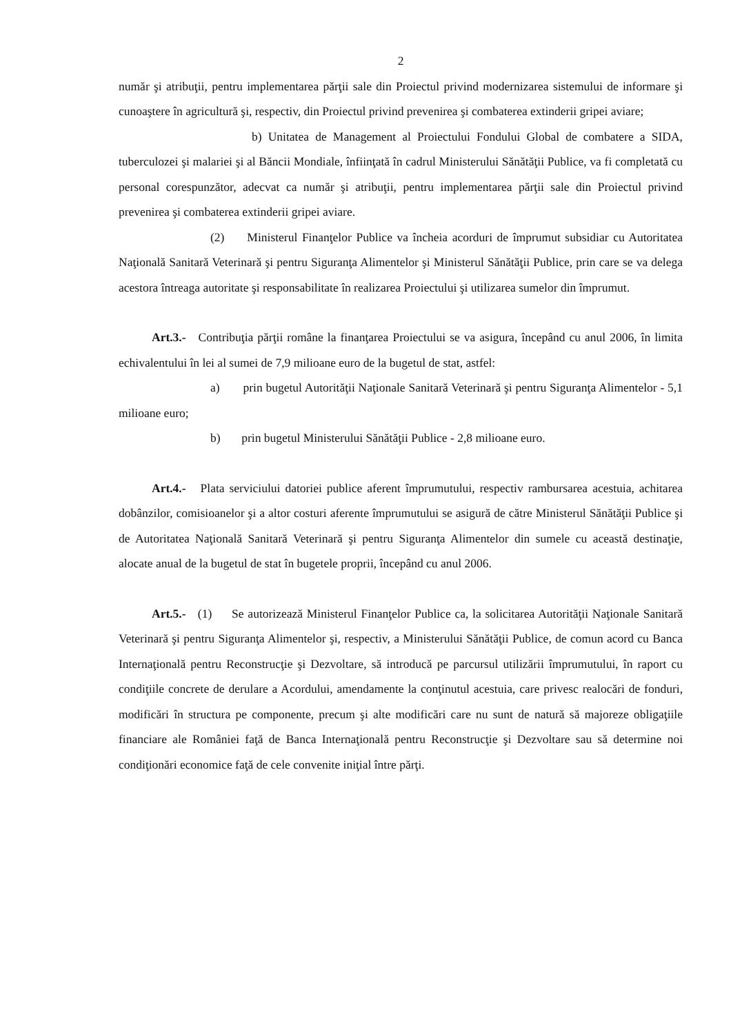2
număr şi atribuţii, pentru implementarea părţii sale din Proiectul privind modernizarea sistemului de informare şi cunoaştere în agricultură şi, respectiv, din Proiectul privind prevenirea şi combaterea extinderii gripei aviare;
b) Unitatea de Management al Proiectului Fondului Global de combatere a SIDA, tuberculozei şi malariei şi al Băncii Mondiale, înfiinţată în cadrul Ministerului Sănătăţii Publice, va fi completată cu personal corespunzător, adecvat ca număr şi atribuţii, pentru implementarea părţii sale din Proiectul privind prevenirea şi combaterea extinderii gripei aviare.
(2) Ministerul Finanţelor Publice va încheia acorduri de împrumut subsidiar cu Autoritatea Naţională Sanitară Veterinară şi pentru Siguranţa Alimentelor şi Ministerul Sănătăţii Publice, prin care se va delega acestora întreaga autoritate şi responsabilitate în realizarea Proiectului şi utilizarea sumelor din împrumut.
Art.3.- Contribuţia părţii române la finanţarea Proiectului se va asigura, începând cu anul 2006, în limita echivalentului în lei al sumei de 7,9 milioane euro de la bugetul de stat, astfel:
a) prin bugetul Autorităţii Naţionale Sanitară Veterinară şi pentru Siguranţa Alimentelor - 5,1 milioane euro;
b) prin bugetul Ministerului Sănătăţii Publice - 2,8 milioane euro.
Art.4.- Plata serviciului datoriei publice aferent împrumutului, respectiv rambursarea acestuia, achitarea dobânzilor, comisioanelor şi a altor costuri aferente împrumutului se asigură de către Ministerul Sănătăţii Publice şi de Autoritatea Naţională Sanitară Veterinară şi pentru Siguranţa Alimentelor din sumele cu această destinaţie, alocate anual de la bugetul de stat în bugetele proprii, începând cu anul 2006.
Art.5.- (1) Se autorizează Ministerul Finanţelor Publice ca, la solicitarea Autorităţii Naţionale Sanitară Veterinară şi pentru Siguranţa Alimentelor şi, respectiv, a Ministerului Sănătăţii Publice, de comun acord cu Banca Internaţională pentru Reconstrucţie şi Dezvoltare, să introducă pe parcursul utilizării împrumutului, în raport cu condiţiile concrete de derulare a Acordului, amendamente la conţinutul acestuia, care privesc realocări de fonduri, modificări în structura pe componente, precum şi alte modificări care nu sunt de natură să majoreze obligaţiile financiare ale României faţă de Banca Internaţională pentru Reconstrucţie şi Dezvoltare sau să determine noi condiţionări economice faţă de cele convenite iniţial între părţi.